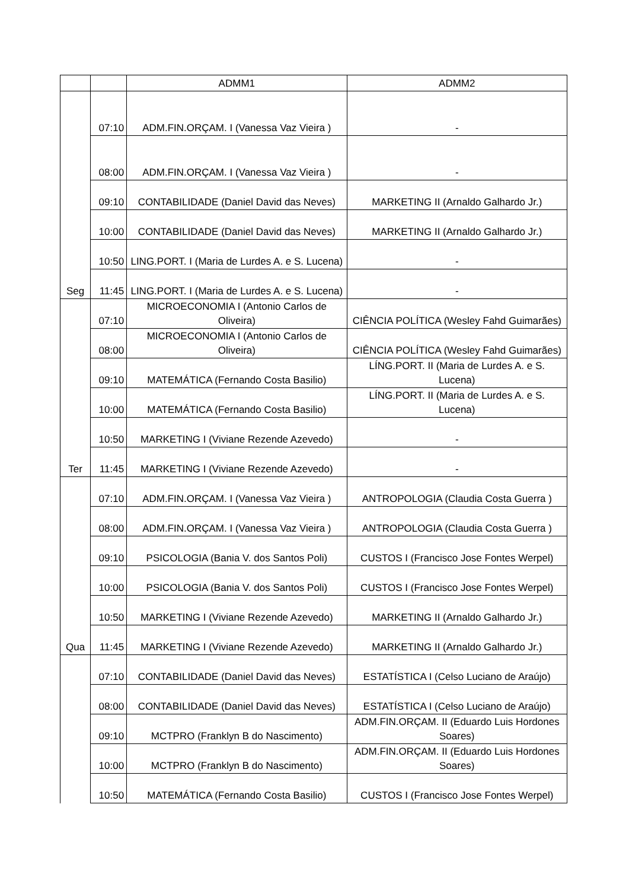| | | ADMM1 | ADMM2 |
| --- | --- | --- | --- |
| Seg | 07:10 | ADM.FIN.ORÇAM. I (Vanessa Vaz Vieira ) | - |
| | 08:00 | ADM.FIN.ORÇAM. I (Vanessa Vaz Vieira ) | - |
| | 09:10 | CONTABILIDADE (Daniel David das Neves) | MARKETING II (Arnaldo Galhardo Jr.) |
| | 10:00 | CONTABILIDADE (Daniel David das Neves) | MARKETING II (Arnaldo Galhardo Jr.) |
| | 10:50 | LING.PORT. I (Maria de Lurdes A. e S. Lucena) | - |
| | 11:45 | LING.PORT. I (Maria de Lurdes A. e S. Lucena) | - |
| Ter | 07:10 | MICROECONOMIA I (Antonio Carlos de Oliveira) | CIÊNCIA POLÍTICA (Wesley Fahd Guimarães) |
| | 08:00 | MICROECONOMIA I (Antonio Carlos de Oliveira) | CIÊNCIA POLÍTICA (Wesley Fahd Guimarães) |
| | 09:10 | MATEMÁTICA (Fernando Costa Basilio) | LÍNG.PORT. II (Maria de Lurdes A. e S. Lucena) |
| | 10:00 | MATEMÁTICA (Fernando Costa Basilio) | LÍNG.PORT. II (Maria de Lurdes A. e S. Lucena) |
| | 10:50 | MARKETING I (Viviane Rezende Azevedo) | - |
| | 11:45 | MARKETING I (Viviane Rezende Azevedo) | - |
| Qua | 07:10 | ADM.FIN.ORÇAM. I (Vanessa Vaz Vieira ) | ANTROPOLOGIA (Claudia Costa Guerra ) |
| | 08:00 | ADM.FIN.ORÇAM. I (Vanessa Vaz Vieira ) | ANTROPOLOGIA (Claudia Costa Guerra ) |
| | 09:10 | PSICOLOGIA (Bania V. dos Santos Poli) | CUSTOS I (Francisco Jose Fontes Werpel) |
| | 10:00 | PSICOLOGIA (Bania V. dos Santos Poli) | CUSTOS I (Francisco Jose Fontes Werpel) |
| | 10:50 | MARKETING I (Viviane Rezende Azevedo) | MARKETING II (Arnaldo Galhardo Jr.) |
| | 11:45 | MARKETING I (Viviane Rezende Azevedo) | MARKETING II (Arnaldo Galhardo Jr.) |
| | 07:10 | CONTABILIDADE (Daniel David das Neves) | ESTATÍSTICA I (Celso Luciano de Araújo) |
| | 08:00 | CONTABILIDADE (Daniel David das Neves) | ESTATÍSTICA I (Celso Luciano de Araújo) |
| | 09:10 | MCTPRO (Franklyn B do Nascimento) | ADM.FIN.ORÇAM. II (Eduardo Luis Hordones Soares) |
| | 10:00 | MCTPRO (Franklyn B do Nascimento) | ADM.FIN.ORÇAM. II (Eduardo Luis Hordones Soares) |
| | 10:50 | MATEMÁTICA (Fernando Costa Basilio) | CUSTOS I (Francisco Jose Fontes Werpel) |